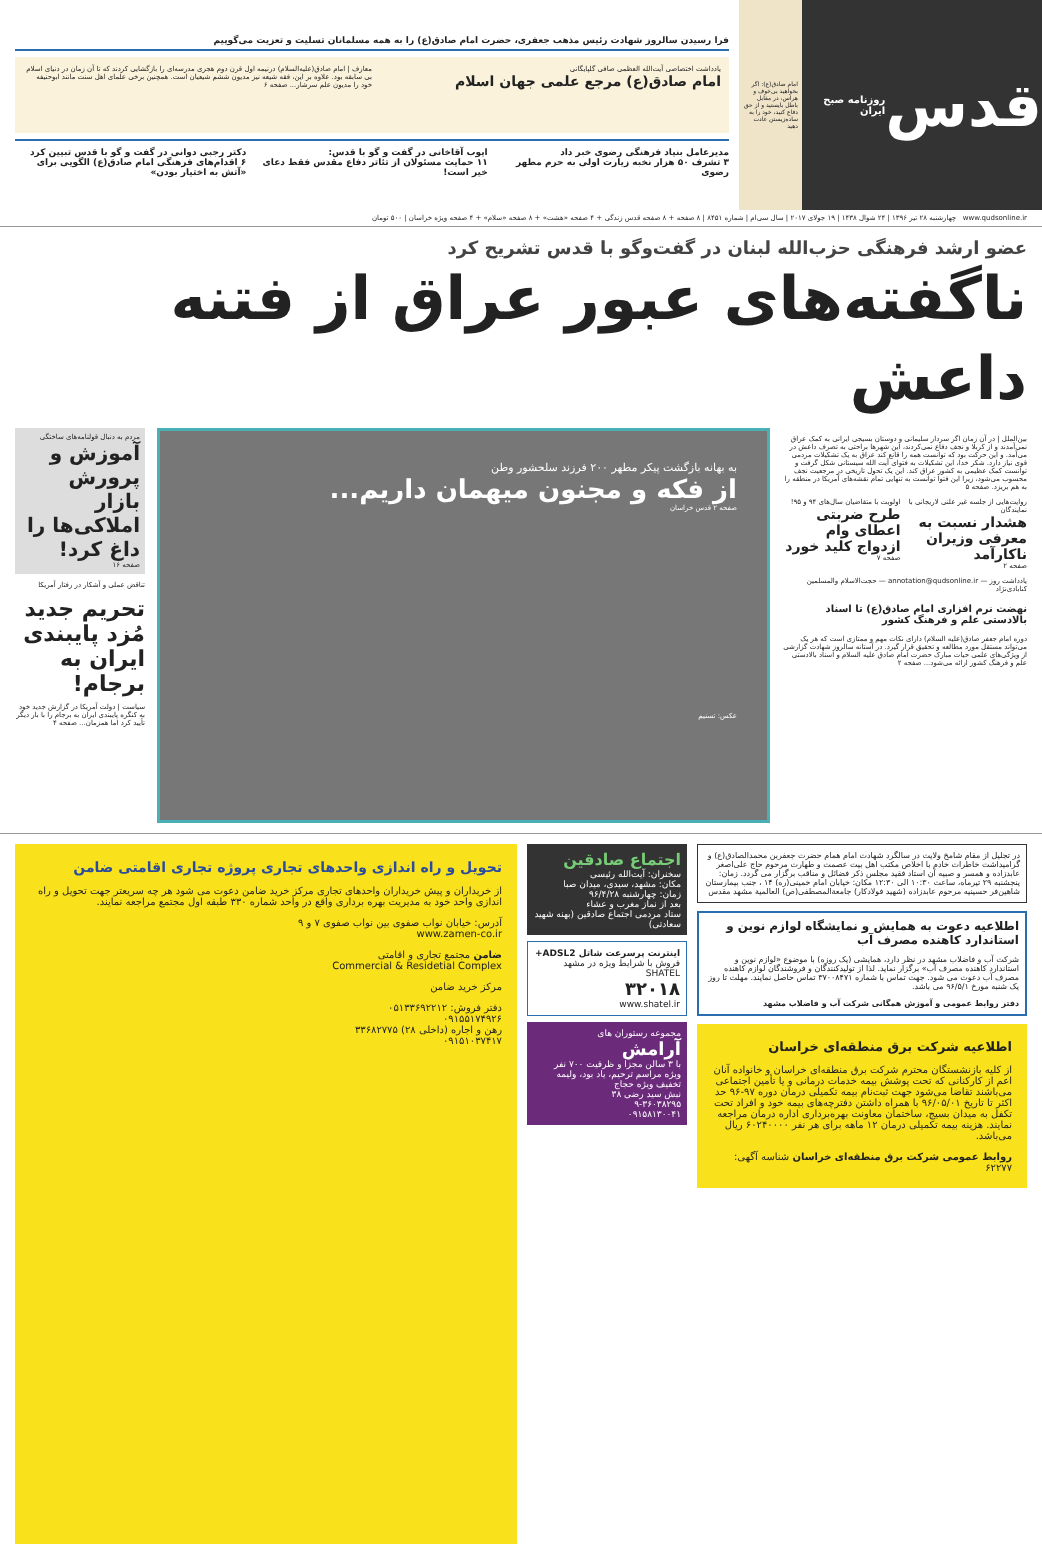قدس
روزنامه صبح ایران
امام صادق(ع): اگر بخواهید بی‌خوف و هراس، در مقابل باطل بایستید و از حق دفاع کنید، خود را به ساده‌زیستن عادت دهید
فرا رسیدن سالروز شهادت رئیس مذهب جعفری، حضرت امام صادق(ع) را به همه مسلمانان تسلیت و تعزیت می‌گوییم
یادداشت اختصاصی آیت‌الله العظمی صافی گلپایگانی
امام صادق(ع) مرجع علمی جهان اسلام
معارف | امام صادق(علیه‌السلام) درنیمه اول قرن دوم هجری مدرسه‌ای را بازگشایی کردند که تا آن زمان در دنیای اسلام بی سابقه بود. علاوه بر این، فقه شیعه نیز مدیون ششم شیعیان است. همچنین برخی علمای اهل سنت مانند ابوحنیفه خود را مدیون علم سرشار... صفحه ۶
مدیرعامل بنیاد فرهنگی رضوی خبر داد
۳ تشرف ۵۰ هزار نخبه زیارت اولی به حرم مطهر رضوی
ایوب آقاخانی در گفت و گو با قدس:
۱۱ حمایت مسئولان از تئاتر دفاع مقدس فقط دعای خیر است!
دکتر رجبی دوانی در گفت و گو با قدس تبیین کرد
۶ اقدام‌های فرهنگی امام صادق(ع) الگویی برای «آتش به اختیار بودن»
www.qudsonline.ir چهارشنبه ۲۸ تیر ۱۳۹۶ | ۲۴ شوال ۱۴۳۸ | ۱۹ جولای ۲۰۱۷ | سال سی‌ام | شماره ۸۴۵۱ | ۸ صفحه + ۸ صفحه قدس زندگی + ۴ صفحه «هشت» + ۸ صفحه «سلام» + ۴ صفحه ویژه خراسان | ۵۰۰ تومان
عضو ارشد فرهنگی حزب‌الله لبنان در گفت‌وگو با قدس تشریح کرد
ناگفته‌های عبور عراق از فتنه داعش
بین‌الملل | در آن زمان اگر سردار سلیمانی و دوستان بسیجی ایرانی به کمک عراق نمی‌آمدند و از کربلا و نجف دفاع نمی‌کردند، این شهرها براحتی به تصرف داعش در می‌آمد. و این حرکت بود که توانست همه را قانع کند عراق به یک تشکیلات مردمی قوی نیاز دارد. شکر خدا، این تشکیلات به فتوای آیت الله سیستانی شکل گرفت و توانست کمک عظیمی به کشور عراق کند. این یک تحول تاریخی در مرجعیت نجف محسوب می‌شود، زیرا این فتوا توانست به تنهایی تمام نقشه‌های آمریکا در منطقه را به هم بریزد. صفحه ۵
روایت‌هایی از جلسه غیر علنی لاریجانی با نمایندگان
هشدار نسبت به معرفی وزیران ناکارآمد
صفحه ۲
اولویت با متقاضیان سال‌های ۹۴ و ۹۵!
طرح ضربتی اعطای وام ازدواج کلید خورد
صفحه ۷
یادداشت روز — annotation@qudsonline.ir — حجت‌الاسلام والمسلمین کنابادی‌نژاد
نهضت نرم افزاری امام صادق(ع) تا اسناد بالادستی علم و فرهنگ کشور
دوره امام جعفر صادق(علیه السلام) دارای نکات مهم و ممتازی است که هر یک می‌تواند مستقل مورد مطالعه و تحقیق قرار گیرد. در آستانه سالروز شهادت گزارشی از ویژگی‌های علمی حیات مبارک حضرت امام صادق علیه السلام و اسناد بالادستی علم و فرهنگ کشور ارائه می‌شود... صفحه ۲
به بهانه بازگشت پیکر مطهر ۲۰۰ فرزند سلحشور وطن
از فکه و مجنون میهمان داریم...
صفحه ۲ قدس خراسان
عکس: تسنیم
مردم به دنبال قولنامه‌های ساختگی
آموزش و پرورش بازار املاکی‌ها را داغ کرد!
صفحه ۱۶
تناقض عملی و آشکار در رفتار آمریکا
تحریم جدید مُزد پایبندی ایران به برجام!
سیاست | دولت آمریکا در گزارش جدید خود به کنگره پایبندی ایران به برجام را با بار دیگر تأیید کرد اما همزمان... صفحه ۴
در تجلیل از مقام شامخ ولایت در سالگرد شهادت امام همام حضرت جعفربن محمدالصادق(ع) و گرامیداشت خاطرات خادم با اخلاص مکتب اهل بیت عصمت و طهارت مرحوم حاج علی‌اصغر عابدزاده و همسر و صبیه آن استاد فقید مجلس ذکر فضائل و مناقب برگزار می گردد. زمان: پنجشنبه ۲۹ تیرماه، ساعت ۱۰:۳۰ الی ۱۲:۳۰ مکان: خیابان امام خمینی(ره) ۱۴ ، جنب بیمارستان شاهین‌فر حسینیه مرحوم عابدزاده (شهید فولادکار) جامعةالمصطفی(ص) العالمیة مشهد مقدس
اطلاعیه دعوت به همایش و نمایشگاه لوازم نوین و استاندارد کاهنده مصرف آب
شرکت آب و فاضلاب مشهد در نظر دارد، همایشی (یک روزه) با موضوع «لوازم نوین و استاندارد کاهنده مصرف آب» برگزار نماید. لذا از تولیدکنندگان و فروشندگان لوازم کاهنده مصرف آب دعوت می شود. جهت تماس با شماره ۳۷۰۰۸۴۷۱ تماس حاصل نمایند. مهلت تا روز یک شنبه مورخ ۹۶/۵/۱ می باشد.
دفتر روابط عمومی و آموزش همگانی شرکت آب و فاضلاب مشهد
اطلاعیه شرکت برق منطقه‌ای خراسان
از کلیه بازنشستگان محترم شرکت برق منطقه‌ای خراسان و خانواده آنان اعم از کارکنانی که تحت پوشش بیمه خدمات درمانی و یا تأمین اجتماعی می‌باشند تقاضا می‌شود جهت ثبت‌نام بیمه تکمیلی درمان دوره ۹۷-۹۶ حد اکثر تا تاریخ ۹۶/۰۵/۰۱ با همراه داشتن دفترچه‌های بیمه خود و افراد تحت تکفل به میدان بسیج، ساختمان معاونت بهره‌برداری اداره درمان مراجعه نمایند. هزینه بیمه تکمیلی درمان ۱۲ ماهه برای هر نفر ۶۰۲۴۰۰۰۰ ریال می‌باشد.
روابط عمومی شرکت برق منطقه‌ای خراسان شناسه آگهی: ۶۲۲۷۷
اجتماع صادقین
سخنران: آیت‌الله رئیسی
مکان: مشهد، سیدی، میدان صبا
زمان: چهارشنبه ۹۶/۴/۲۸
بعد از نماز مغرب و عشاء
ستاد مردمی اجتماع صادقین (بهنه شهید سعادتی)
اینترنت پرسرعت شاتل ADSL2+
فروش با شرایط ویژه در مشهد
SHATEL
۳۲۰۱۸
www.shatel.ir
مجموعه رستوران های
آرامش
با ۳ سالن مجزا و ظرفیت ۷۰۰ نفر
ویژه مراسم ترحیم، یاد بود، ولیمه
تخفیف ویژه حجاج
نبش سید رضی ۳۸
۹-۳۶۰۳۸۲۹۵
۰۹۱۵۸۱۳۰۰۴۱
تحویل و راه اندازی واحدهای تجاری پروژه تجاری اقامتی ضامن
از خریداران و پیش خریداران واحدهای تجاری مرکز خرید ضامن دعوت می شود هر چه سریعتر جهت تحویل و راه اندازی واحد خود به مدیریت بهره برداری واقع در واحد شماره ۳۳۰ طبقه اول مجتمع مراجعه نمایند.
آدرس: خیابان نواب صفوی بین نواب صفوی ۷ و ۹
www.zamen-co.ir
ضامن مجتمع تجاری و اقامتی
Commercial & Residetial Complex
مرکز خرید ضامن
دفتر فروش: ۰۵۱۳۳۶۹۲۲۱۲
۰۹۱۵۵۱۷۴۹۲۶
رهن و اجاره (داخلی ۲۸) ۳۳۶۸۲۷۷۵
۰۹۱۵۱۰۳۷۴۱۷